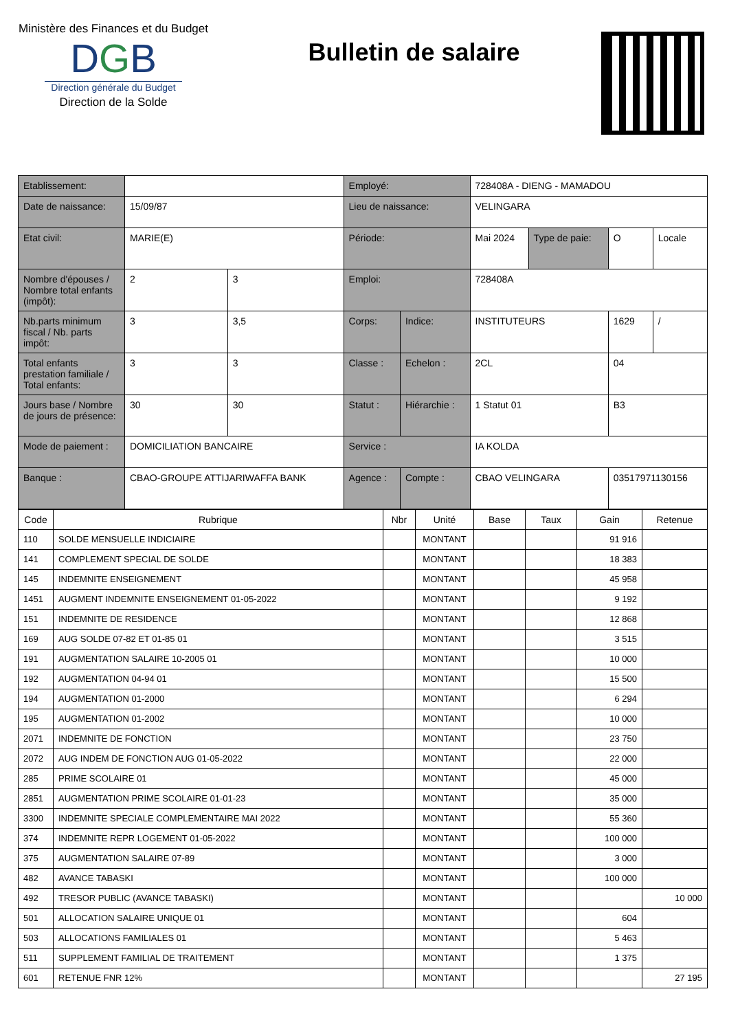Ministère des Finances et du Budget
DGB
Direction générale du Budget
Direction de la Solde
Bulletin de salaire
| Etablissement: | | | Employé: | | 728408A - DIENG - MAMADOU | | | |
| Date de naissance: | 15/09/87 | | Lieu de naissance: | | VELINGARA | | | |
| Etat civil: | MARIE(E) | | Période: | | Mai 2024 | Type de paie: | O | Locale |
| Nombre d'épouses / Nombre total enfants (impôt): | 2 | 3 | Emploi: | | 728408A | | | |
| Nb.parts minimum fiscal / Nb. parts impôt: | 3 | 3,5 | Corps: | Indice: | INSTITUTEURS | | 1629 | / |
| Total enfants prestation familiale / Total enfants: | 3 | 3 | Classe : | Echelon : | 2CL | | 04 | |
| Jours base / Nombre de jours de présence: | 30 | 30 | Statut : | Hiérarchie : | 1 Statut 01 | | B3 | |
| Mode de paiement : | DOMICILIATION BANCAIRE | | Service : | | IA KOLDA | | | |
| Banque : | CBAO-GROUPE ATTIJARIWAFFA BANK | | Agence : | Compte : | CBAO VELINGARA | | 03517971130156 | |
| Code | Rubrique | Nbr | Unité | Base | Taux | Gain | Retenue |
| --- | --- | --- | --- | --- | --- | --- | --- |
| 110 | SOLDE MENSUELLE INDICIAIRE | | MONTANT | | | 91 916 | |
| 141 | COMPLEMENT SPECIAL DE SOLDE | | MONTANT | | | 18 383 | |
| 145 | INDEMNITE ENSEIGNEMENT | | MONTANT | | | 45 958 | |
| 1451 | AUGMENT INDEMNITE ENSEIGNEMENT 01-05-2022 | | MONTANT | | | 9 192 | |
| 151 | INDEMNITE DE RESIDENCE | | MONTANT | | | 12 868 | |
| 169 | AUG SOLDE 07-82 ET 01-85 01 | | MONTANT | | | 3 515 | |
| 191 | AUGMENTATION SALAIRE 10-2005 01 | | MONTANT | | | 10 000 | |
| 192 | AUGMENTATION 04-94 01 | | MONTANT | | | 15 500 | |
| 194 | AUGMENTATION 01-2000 | | MONTANT | | | 6 294 | |
| 195 | AUGMENTATION 01-2002 | | MONTANT | | | 10 000 | |
| 2071 | INDEMNITE DE FONCTION | | MONTANT | | | 23 750 | |
| 2072 | AUG INDEM DE FONCTION AUG 01-05-2022 | | MONTANT | | | 22 000 | |
| 285 | PRIME SCOLAIRE 01 | | MONTANT | | | 45 000 | |
| 2851 | AUGMENTATION PRIME SCOLAIRE 01-01-23 | | MONTANT | | | 35 000 | |
| 3300 | INDEMNITE SPECIALE COMPLEMENTAIRE MAI 2022 | | MONTANT | | | 55 360 | |
| 374 | INDEMNITE REPR LOGEMENT 01-05-2022 | | MONTANT | | | 100 000 | |
| 375 | AUGMENTATION SALAIRE 07-89 | | MONTANT | | | 3 000 | |
| 482 | AVANCE TABASKI | | MONTANT | | | 100 000 | |
| 492 | TRESOR PUBLIC (AVANCE TABASKI) | | MONTANT | | | | 10 000 |
| 501 | ALLOCATION SALAIRE UNIQUE 01 | | MONTANT | | | 604 | |
| 503 | ALLOCATIONS FAMILIALES 01 | | MONTANT | | | 5 463 | |
| 511 | SUPPLEMENT FAMILIAL DE TRAITEMENT | | MONTANT | | | 1 375 | |
| 601 | RETENUE FNR 12% | | MONTANT | | | | 27 195 |